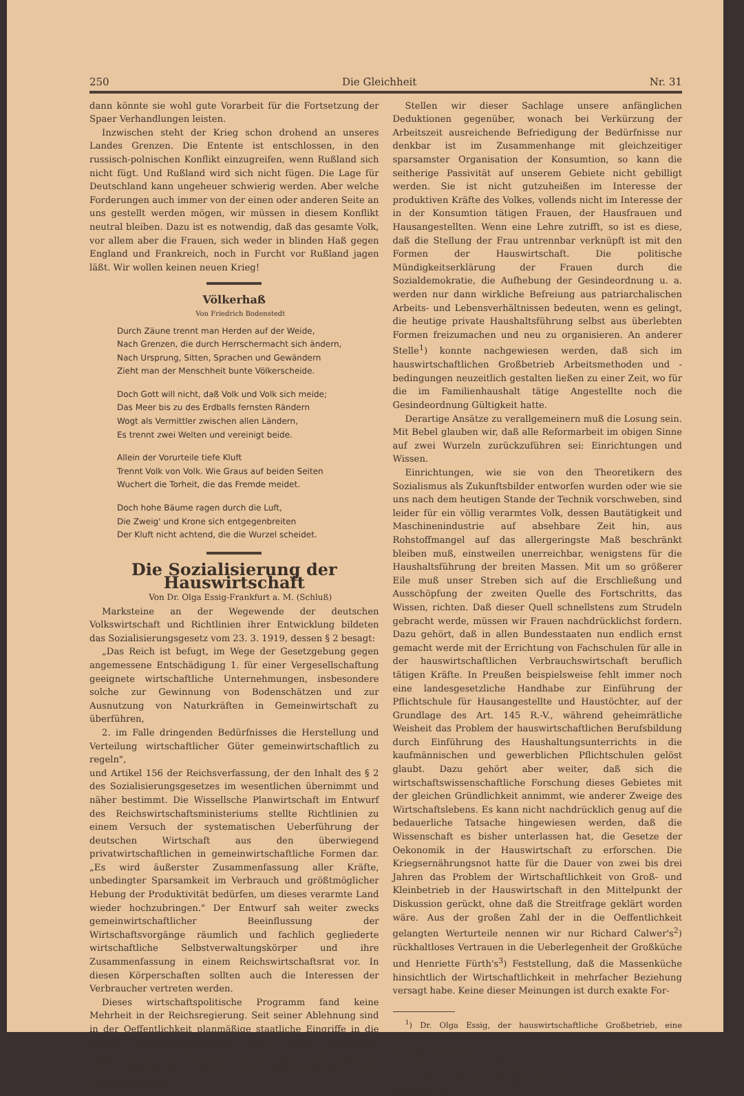250 Die Gleichheit Nr. 31
dann könnte sie wohl gute Vorarbeit für die Fortsetzung der Spaer Verhandlungen leisten.
Inzwischen steht der Krieg schon drohend an unseres Landes Grenzen. Die Entente ist entschlossen, in den russisch-polnischen Konflikt einzugreifen, wenn Rußland sich nicht fügt. Und Rußland wird sich nicht fügen. Die Lage für Deutschland kann ungeheuer schwierig werden. Aber welche Forderungen auch immer von der einen oder anderen Seite an uns gestellt werden mögen, wir müssen in diesem Konflikt neutral bleiben. Dazu ist es notwendig, daß das gesamte Volk, vor allem aber die Frauen, sich weder in blinden Haß gegen England und Frankreich, noch in Furcht vor Rußland jagen läßt. Wir wollen keinen neuen Krieg!
Völkerhaß
Von Friedrich Bodenstedt
Durch Zäune trennt man Herden auf der Weide,
Nach Grenzen, die durch Herrschermacht sich ändern,
Nach Ursprung, Sitten, Sprachen und Gewändern
Zieht man der Menschheit bunte Völkerscheide.
Doch Gott will nicht, daß Volk und Volk sich meide;
Das Meer bis zu des Erdballs fernsten Rändern
Wogt als Vermittler zwischen allen Ländern,
Es trennt zwei Welten und vereinigt beide.
Allein der Vorurteile tiefe Kluft
Trennt Volk von Volk. Wie Graus auf beiden Seiten
Wuchert die Torheit, die das Fremde meidet.
Doch hohe Bäume ragen durch die Luft,
Die Zweig' und Krone sich entgegenbreiten
Der Kluft nicht achtend, die die Wurzel scheidet.
Die Sozialisierung der Hauswirtschaft
Von Dr. Olga Essig-Frankfurt a. M. (Schluß)
Marksteine an der Wegewende der deutschen Volkswirtschaft und Richtlinien ihrer Entwicklung bildeten das Sozialisierungsgesetz vom 23. 3. 1919, dessen § 2 besagt:
„Das Reich ist befugt, im Wege der Gesetzgebung gegen angemessene Entschädigung 1. für einer Vergesellschaftung geeignete wirtschaftliche Unternehmungen, insbesondere solche zur Gewinnung von Bodenschätzen und zur Ausnutzung von Naturkräften in Gemeinwirtschaft zu überführen,
2. im Falle dringenden Bedürfnisses die Herstellung und Verteilung wirtschaftlicher Güter gemeinwirtschaftlich zu regeln",
und Artikel 156 der Reichsverfassung, der den Inhalt des § 2 des Sozialisierungsgesetzes im wesentlichen übernimmt und näher bestimmt. Die Wissellsche Planwirtschaft im Entwurf des Reichswirtschaftsministeriums stellte Richtlinien zu einem Versuch der systematischen Ueberführung der deutschen Wirtschaft aus den überwiegend privatwirtschaftlichen in gemeinwirtschaftliche Formen dar. „Es wird äußerster Zusammenfassung aller Kräfte, unbedingter Sparsamkeit im Verbrauch und größtmöglicher Hebung der Produktivität bedürfen, um dieses verarmte Land wieder hochzubringen." Der Entwurf sah weiter zwecks gemeinwirtschaftlicher Beeinflussung der Wirtschaftsvorgänge räumlich und fachlich gegliederte wirtschaftliche Selbstverwaltungskörper und ihre Zusammenfassung in einem Reichswirtschaftsrat vor. In diesen Körperschaften sollten auch die Interessen der Verbraucher vertreten werden.
Dieses wirtschaftspolitische Programm fand keine Mehrheit in der Reichsregierung. Seit seiner Ablehnung sind in der Oeffentlichkeit planmäßige staatliche Eingriffe in die private Verbrauchswirtschaft nicht lautbar geworden, ausgenommen die Rationierung wichtiger Nahrungsmittel und Brennstoffe durch die Körperschaften der Selbstverwaltung.
Stellen wir dieser Sachlage unsere anfänglichen Deduktionen gegenüber, wonach bei Verkürzung der Arbeitszeit ausreichende Befriedigung der Bedürfnisse nur denkbar ist im Zusammenhange mit gleichzeitiger sparsamster Organisation der Konsumtion, so kann die seitherige Passivität auf unserem Gebiete nicht gebilligt werden. Sie ist nicht gutzuheißen im Interesse der produktiven Kräfte des Volkes, vollends nicht im Interesse der in der Konsumtion tätigen Frauen, der Hausfrauen und Hausangestellten. Wenn eine Lehre zutrifft, so ist es diese, daß die Stellung der Frau untrennbar verknüpft ist mit den Formen der Hauswirtschaft. Die politische Mündigkeitserklärung der Frauen durch die Sozialdemokratie, die Aufhebung der Gesindeordnung u. a. werden nur dann wirkliche Befreiung aus patriarchalischen Arbeits- und Lebensverhältnissen bedeuten, wenn es gelingt, die heutige private Haushaltsführung selbst aus überlebten Formen freizumachen und neu zu organisieren. An anderer Stelle<sup>1</sup>) konnte nachgewiesen werden, daß sich im hauswirtschaftlichen Großbetrieb Arbeitsmethoden und -bedingungen neuzeitlich gestalten ließen zu einer Zeit, wo für die im Familienhaushalt tätige Angestellte noch die Gesindeordnung Gültigkeit hatte.
Derartige Ansätze zu verallgemeinern muß die Losung sein. Mit Bebel glauben wir, daß alle Reformarbeit im obigen Sinne auf zwei Wurzeln zurückzuführen sei: Einrichtungen und Wissen.
Einrichtungen, wie sie von den Theoretikern des Sozialismus als Zukunftsbilder entworfen wurden oder wie sie uns nach dem heutigen Stande der Technik vorschweben, sind leider für ein völlig verarmtes Volk, dessen Bautätigkeit und Maschinenindustrie auf absehbare Zeit hin, aus Rohstoffmangel auf das allergeringste Maß beschränkt bleiben muß, einstweilen unerreichbar, wenigstens für die Haushaltsführung der breiten Massen. Mit um so größerer Eile muß unser Streben sich auf die Erschließung und Ausschöpfung der zweiten Quelle des Fortschritts, das Wissen, richten. Daß dieser Quell schnellstens zum Strudeln gebracht werde, müssen wir Frauen nachdrücklichst fordern. Dazu gehört, daß in allen Bundesstaaten nun endlich ernst gemacht werde mit der Errichtung von Fachschulen für alle in der hauswirtschaftlichen Verbrauchswirtschaft beruflich tätigen Kräfte. In Preußen beispielsweise fehlt immer noch eine landesgesetzliche Handhabe zur Einführung der Pflichtschule für Hausangestellte und Haustöchter, auf der Grundlage des Art. 145 R.-V., während geheimrätliche Weisheit das Problem der hauswirtschaftlichen Berufsbildung durch Einführung des Haushaltungsunterrichts in die kaufmännischen und gewerblichen Pflichtschulen gelöst glaubt. Dazu gehört aber weiter, daß sich die wirtschaftswissenschaftliche Forschung dieses Gebietes mit der gleichen Gründlichkeit annimmt, wie anderer Zweige des Wirtschaftslebens. Es kann nicht nachdrücklich genug auf die bedauerliche Tatsache hingewiesen werden, daß die Wissenschaft es bisher unterlassen hat, die Gesetze der Oekonomik in der Hauswirtschaft zu erforschen. Die Kriegsernährungsnot hatte für die Dauer von zwei bis drei Jahren das Problem der Wirtschaftlichkeit von Groß- und Kleinbetrieb in der Hauswirtschaft in den Mittelpunkt der Diskussion gerückt, ohne daß die Streitfrage geklärt worden wäre. Aus der großen Zahl der in die Oeffentlichkeit gelangten Werturteile nennen wir nur Richard Calwer's<sup>2</sup>) rückhaltloses Vertrauen in die Ueberlegenheit der Großküche und Henriette Fürth's<sup>3</sup>) Feststellung, daß die Massenküche hinsichtlich der Wirtschaftlichkeit in mehrfacher Beziehung versagt habe. Keine dieser Meinungen ist durch exakte For-
<sup>1</sup>) Dr. Olga Essig, der hauswirtschaftliche Großbetrieb, eine wirtschaftswissenschaftliche Studie, Frankfurt a. M. 1920, Verlag: Brönners Druckerei.
<sup>2</sup>) Monatsberichte des Wirtschaftsstatistischen Bureaus.
<sup>3</sup>) Sechs Monate Kriegsküchenarbeit in Frankfurt a. M., Sonderdruck.